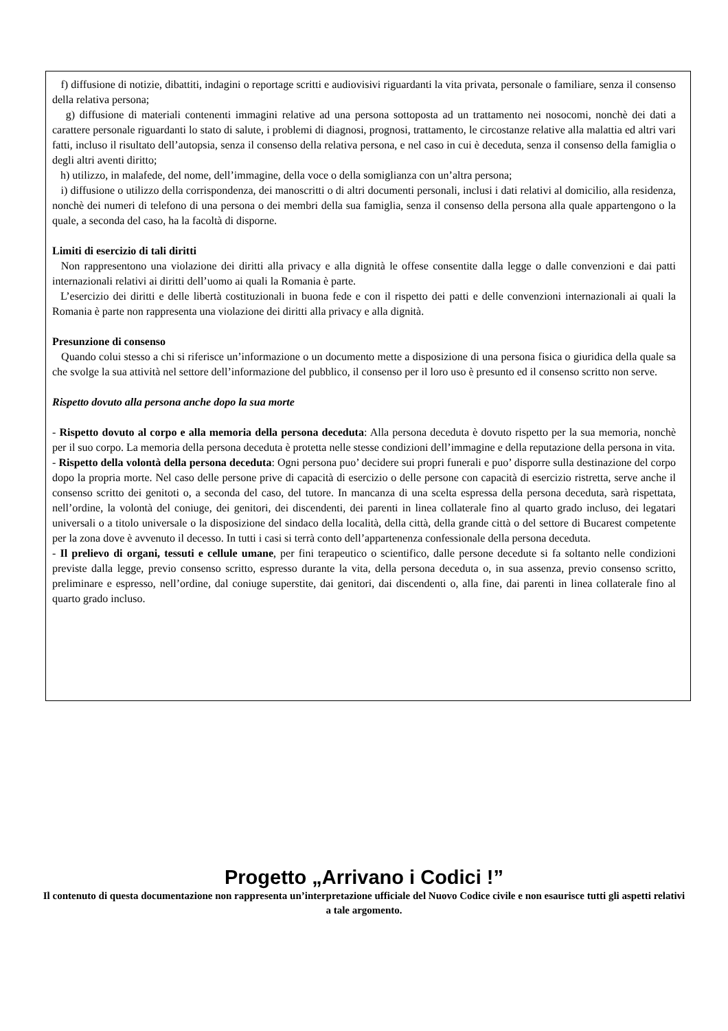f) diffusione di notizie, dibattiti, indagini o reportage scritti e audiovisivi riguardanti la vita privata, personale o familiare, senza il consenso della relativa persona;
g) diffusione di materiali contenenti immagini relative ad una persona sottoposta ad un trattamento nei nosocomi, nonchè dei dati a carattere personale riguardanti lo stato di salute, i problemi di diagnosi, prognosi, trattamento, le circostanze relative alla malattia ed altri vari fatti, incluso il risultato dell’autopsia, senza il consenso della relativa persona, e nel caso in cui è deceduta, senza il consenso della famiglia o degli altri aventi diritto;
h) utilizzo, in malafede, del nome, dell’immagine, della voce o della somiglianza con un’altra persona;
i) diffusione o utilizzo della corrispondenza, dei manoscritti o di altri documenti personali, inclusi i dati relativi al domicilio, alla residenza, nonchè dei numeri di telefono di una persona o dei membri della sua famiglia, senza il consenso della persona alla quale appartengono o la quale, a seconda del caso, ha la facoltà di disporne.
Limiti di esercizio di tali diritti
Non rappresentono una violazione dei diritti alla privacy e alla dignità le offese consentite dalla legge o dalle convenzioni e dai patti internazionali relativi ai diritti dell’uomo ai quali la Romania è parte.
L’esercizio dei diritti e delle libertà costituzionali in buona fede e con il rispetto dei patti e delle convenzioni internazionali ai quali la Romania è parte non rappresenta una violazione dei diritti alla privacy e alla dignità.
Presunzione di consenso
Quando colui stesso a chi si riferisce un’informazione o un documento mette a disposizione di una persona fisica o giuridica della quale sa che svolge la sua attività nel settore dell’informazione del pubblico, il consenso per il loro uso è presunto ed il consenso scritto non serve.
Rispetto dovuto alla persona anche dopo la sua morte
- Rispetto dovuto al corpo e alla memoria della persona deceduta: Alla persona deceduta è dovuto rispetto per la sua memoria, nonchè per il suo corpo. La memoria della persona deceduta è protetta nelle stesse condizioni dell’immagine e della reputazione della persona in vita.
- Rispetto della volontà della persona deceduta: Ogni persona puo’ decidere sui propri funerali e puo’ disporre sulla destinazione del corpo dopo la propria morte. Nel caso delle persone prive di capacità di esercizio o delle persone con capacità di esercizio ristretta, serve anche il consenso scritto dei genitoti o, a seconda del caso, del tutore. In mancanza di una scelta espressa della persona deceduta, sarà rispettata, nell’ordine, la volontà del coniuge, dei genitori, dei discendenti, dei parenti in linea collaterale fino al quarto grado incluso, dei legatari universali o a titolo universale o la disposizione del sindaco della località, della città, della grande città o del settore di Bucarest competente per la zona dove è avvenuto il decesso. In tutti i casi si terrà conto dell’appartenenza confessionale della persona deceduta.
- Il prelievo di organi, tessuti e cellule umane, per fini terapeutico o scientifico, dalle persone decedute si fa soltanto nelle condizioni previste dalla legge, previo consenso scritto, espresso durante la vita, della persona deceduta o, in sua assenza, previo consenso scritto, preliminare e espresso, nell’ordine, dal coniuge superstite, dai genitori, dai discendenti o, alla fine, dai parenti in linea collaterale fino al quarto grado incluso.
Progetto „Arrivano i Codici !”
Il contenuto di questa documentazione non rappresenta un’interpretazione ufficiale del Nuovo Codice civile e non esaurisce tutti gli aspetti relativi a tale argomento.